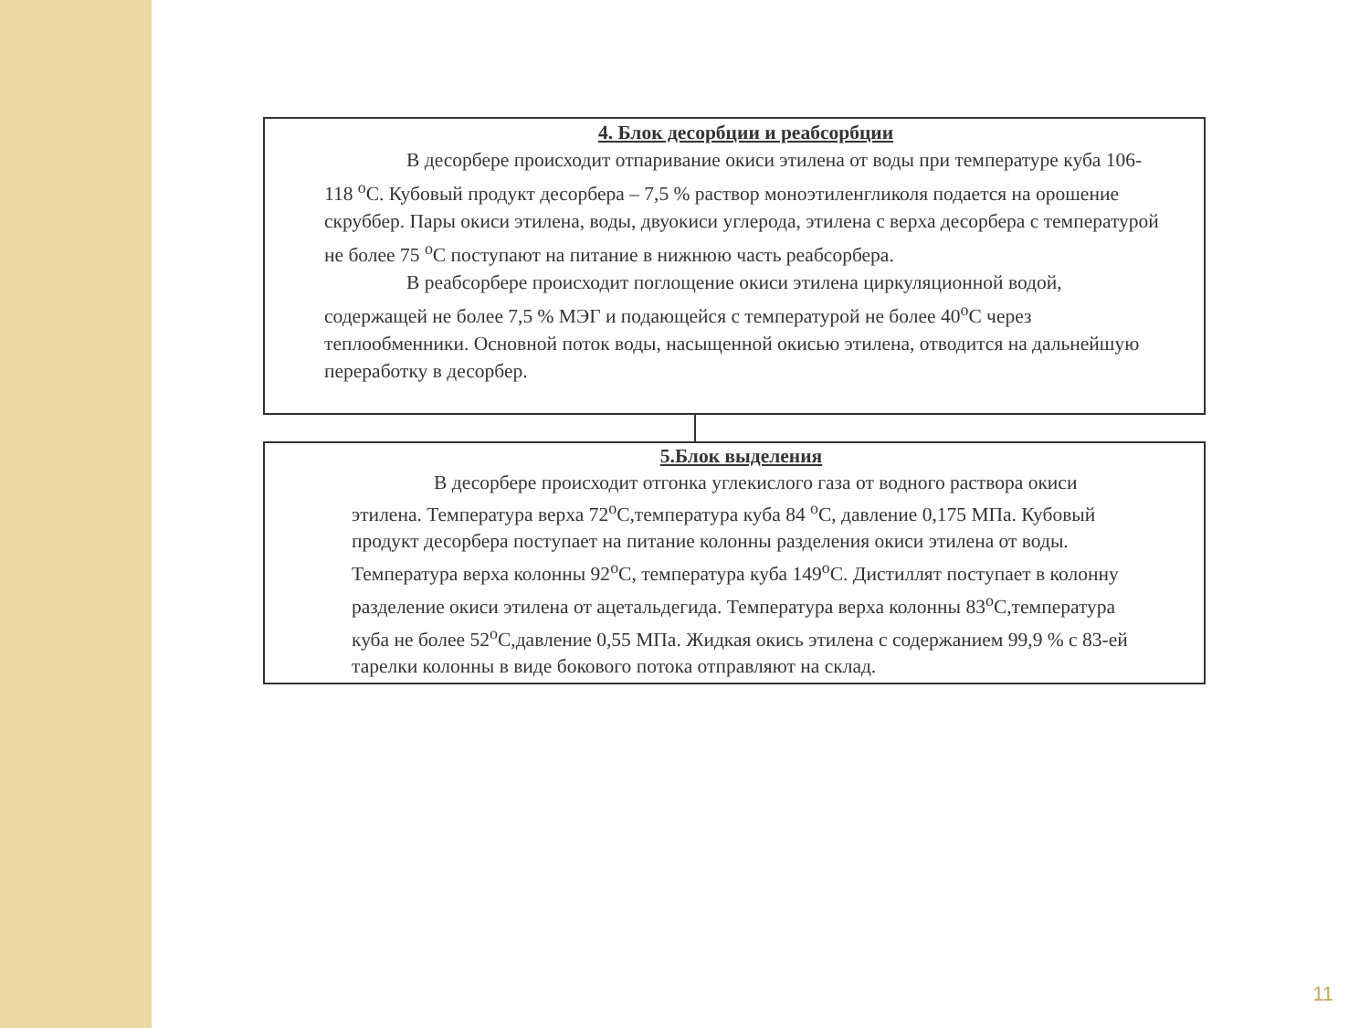4. Блок десорбции и реабсорбции
В десорбере происходит отпаривание окиси этилена от воды при температуре куба 106-118 <sup>o</sup>С. Кубовый продукт десорбера – 7,5 % раствор моноэтиленгликоля подается на орошение скруббер. Пары окиси этилена, воды, двуокиси углерода, этилена с верха десорбера с температурой не более 75 <sup>o</sup>С поступают на питание в нижнюю часть реабсорбера.
В реабсорбере происходит поглощение окиси этилена циркуляционной водой, содержащей не более 7,5 % МЭГ и подающейся с температурой не более 40<sup>o</sup>С через теплообменники. Основной поток воды, насыщенной окисью этилена, отводится на дальнейшую переработку в десорбер.
5.Блок выделения
В десорбере происходит отгонка углекислого газа от водного раствора окиси этилена. Температура верха 72<sup>o</sup>С,температура куба 84 <sup>o</sup>С, давление 0,175 МПа. Кубовый продукт десорбера поступает на питание колонны разделения окиси этилена от воды. Температура верха колонны 92<sup>o</sup>С, температура куба 149<sup>o</sup>С. Дистиллят поступает в колонну разделение окиси этилена от ацетальдегида. Температура верха колонны 83<sup>o</sup>С,температура куба не более 52<sup>o</sup>С,давление 0,55 МПа. Жидкая окись этилена с содержанием 99,9 % с 83-ей тарелки колонны в виде бокового потока отправляют на склад.
11